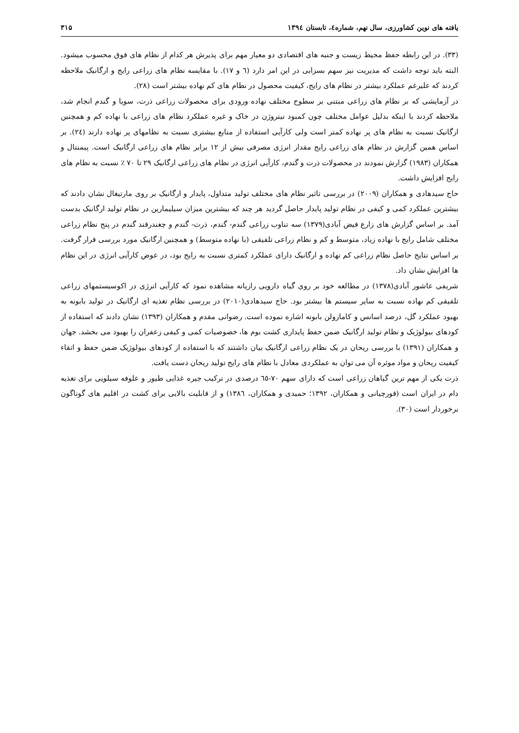یافته های نوین کشاورزی، سال نهم، شماره٤، تابستان ۱۳۹٤ ۳۱۵
(۳۳). در این رابطه حفظ محیط زیست و جنبه های اقتصادی دو معیار مهم برای پذیرش هر کدام از نظام های فوق محسوب میشود. البته باید توجه داشت که مدیریت نیز سهم بسزایی در این امر دارد (٦ و ۱۷). با مقایسه نظام های زراعی رایج و ارگانیک ملاحظه کردند که علیرغم عملکرد بیشتر در نظام های رایج، کیفیت محصول در نظام های کم نهاده بیشتر است (۲۸).
در آزمایشی که بر نظام های زراعی مبتنی بر سطوح مختلف نهاده ورودی برای محصولات زراعی ذرت، سویا و گندم انجام شد، ملاحظه کردند با اینکه بدلیل عوامل مختلف چون کمبود نیتروژن در خاک و غیره عملکرد نظام های زراعی با نهاده کم و همچنین ارگانیک نسبت به نظام های پر نهاده کمتر است ولی کارآیی استفاده از منابع بیشتری نسبت به نظامهای پر نهاده دارند (٢٤). بر اساس همین گزارش در نظام های زراعی رایج مقدار انرژی مصرفی بیش از ۱۲ برابر نظام های زراعی ارگانیک است. پیمنتال و همکاران (۱۹۸۳) گزارش نمودند در محصولات ذرت و گندم، کارآیی انرژی در نظام های زراعی ارگانیک ۲۹ تا ۷۰ ٪ نسبت به نظام های رایج افزایش داشت.
حاج سیدهادی و همکاران (۲۰۰۹) در بررسی تاثیر نظام های مختلف تولید متداول، پایدار و ارگانیک بر روی مارتیغال نشان دادند که بیشترین عملکرد کمی و کیفی در نظام تولید پایدار حاصل گردید هر چند که بیشترین میزان سیلیمارین در نظام تولید ارگانیک بدست آمد. بر اساس گزارش های زارع فیض آبادی(۱۳۷۹) سه تناوب زراعی گندم- گندم، ذرت- گندم و چغندرقند گندم در پنج نظام زراعی مختلف شامل رایج با نهاده زیاد، متوسط و کم و نظام زراعی تلفیقی (با نهاده متوسط) و همچنین ارگانیک مورد بررسی قرار گرفت. بر اساس نتایج حاصل نظام زراعی کم نهاده و ارگانیک دارای عملکرد کمتری نسبت به رایج بود، در عوض کارآیی انرژی در این نظام ها افزایش نشان داد.
شریفی عاشور آبادی(۱۳۷۸) در مطالعه خود بر روی گیاه دارویی رازیانه مشاهده نمود که کارآیی انرژی در اکوسیستمهای زراعی تلفیقی کم نهاده نسبت به سایر سیستم ها بیشتر بود. حاج سیدهادی(۲۰۱۰) در بررسی نظام تغذیه ای ارگانیک در تولید بابونه به بهبود عملکرد گل، درصد اسانس و کامازولن بابونه اشاره نموده است. رضوانی مقدم و همکاران (۱۳۹۳) نشان دادند که استفاده از کودهای بیولوژیک و نظام تولید ارگانیک ضمن حفظ پایداری کشت بوم ها، خصوصیات کمی و کیفی زعفران را بهبود می بخشد. جهان و همکاران (۱۳۹۱) با بررسی ریحان در یک نظام زراعی ارگانیک بیان داشتند که با استفاده از کودهای بیولوژیک ضمن حفظ و اتقاء کیفیت ریحان و مواد موثره آن می توان به عملکردی معادل با نظام های رایج تولید ریحان دست یافت.
ذرت یکی از مهم ترین گیاهان زراعی است که دارای سهم ۷۰-٦٥ درصدی در ترکیب جیره غذایی طیور و علوفه سیلویی برای تغذیه دام در ایران است (قورچیانی و همکاران، ۱۳۹۲؛ حمیدی و همکاران، ۱۳۸٦) و از قابلیت بالایی برای کشت در اقلیم های گوناگون برخوردار است (۳۰).